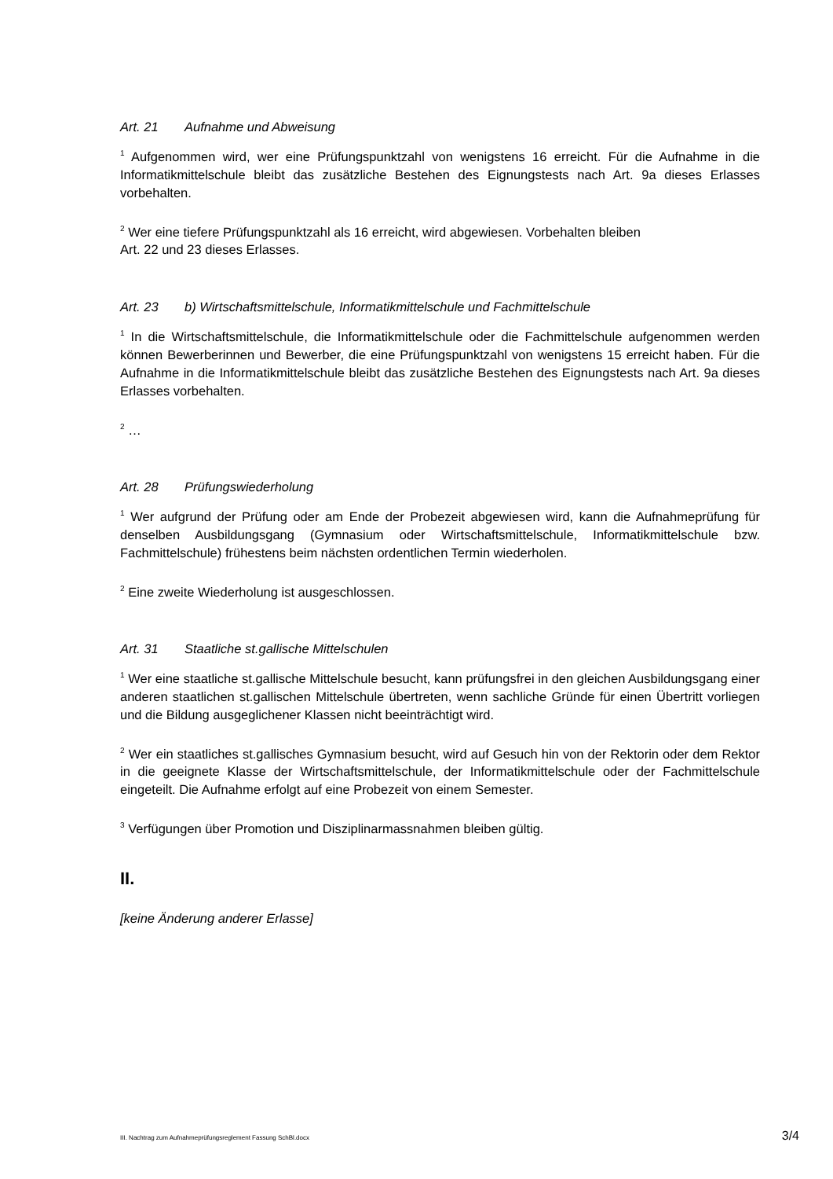Art. 21 Aufnahme und Abweisung
<sup>1</sup> Aufgenommen wird, wer eine Prüfungspunktzahl von wenigstens 16 erreicht. Für die Aufnahme in die Informatikmittelschule bleibt das zusätzliche Bestehen des Eignungstests nach Art. 9a dieses Erlasses vorbehalten.
<sup>2</sup> Wer eine tiefere Prüfungspunktzahl als 16 erreicht, wird abgewiesen. Vorbehalten bleiben
Art. 22 und 23 dieses Erlasses.
Art. 23 b) Wirtschaftsmittelschule, Informatikmittelschule und Fachmittelschule
<sup>1</sup> In die Wirtschaftsmittelschule, die Informatikmittelschule oder die Fachmittelschule aufgenommen werden können Bewerberinnen und Bewerber, die eine Prüfungspunktzahl von wenigstens 15 erreicht haben. Für die Aufnahme in die Informatikmittelschule bleibt das zusätzliche Bestehen des Eignungstests nach Art. 9a dieses Erlasses vorbehalten.
<sup>2</sup> …
Art. 28 Prüfungswiederholung
<sup>1</sup> Wer aufgrund der Prüfung oder am Ende der Probezeit abgewiesen wird, kann die Aufnahmeprüfung für denselben Ausbildungsgang (Gymnasium oder Wirtschaftsmittelschule, Informatikmittelschule bzw. Fachmittelschule) frühestens beim nächsten ordentlichen Termin wiederholen.
<sup>2</sup> Eine zweite Wiederholung ist ausgeschlossen.
Art. 31 Staatliche st.gallische Mittelschulen
<sup>1</sup> Wer eine staatliche st.gallische Mittelschule besucht, kann prüfungsfrei in den gleichen Ausbildungsgang einer anderen staatlichen st.gallischen Mittelschule übertreten, wenn sachliche Gründe für einen Übertritt vorliegen und die Bildung ausgeglichener Klassen nicht beeinträchtigt wird.
<sup>2</sup> Wer ein staatliches st.gallisches Gymnasium besucht, wird auf Gesuch hin von der Rektorin oder dem Rektor in die geeignete Klasse der Wirtschaftsmittelschule, der Informatikmittelschule oder der Fachmittelschule eingeteilt. Die Aufnahme erfolgt auf eine Probezeit von einem Semester.
<sup>3</sup> Verfügungen über Promotion und Disziplinarmassnahmen bleiben gültig.
II.
[keine Änderung anderer Erlasse]
III. Nachtrag zum Aufnahmeprüfungsreglement Fassung SchBl.docx 3/4